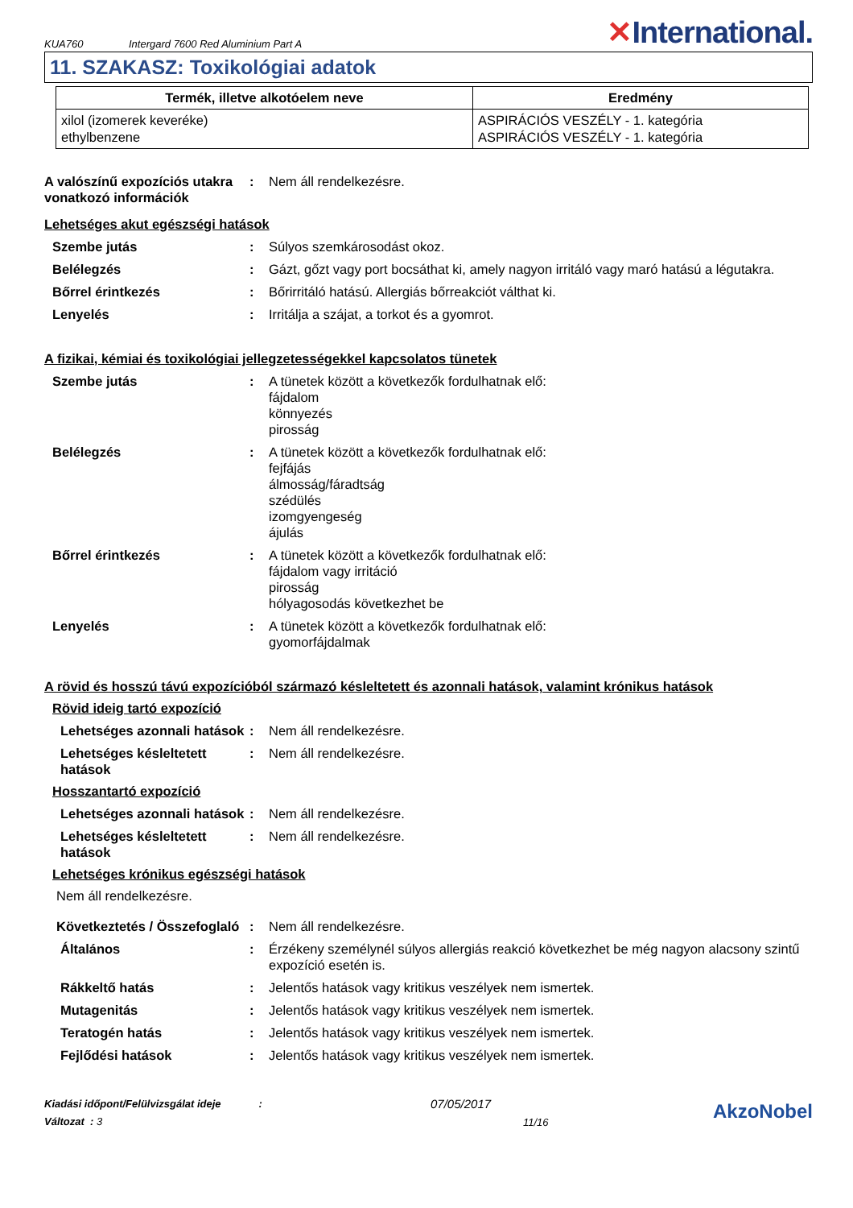KUA760
Intergard 7600 Red Aluminium Part A
✕International.
11. SZAKASZ: Toxikológiai adatok
| Termék, illetve alkotóelem neve | Eredmény |
| --- | --- |
| xilol (izomerek keveréke) ethylbenzene | ASPIRÁCIÓS VESZÉLY - 1. kategória ASPIRÁCIÓS VESZÉLY - 1. kategória |
A valószínű expozíciós utakra vonatkozó információk
: Nem áll rendelkezésre.
Lehetséges akut egészségi hatások
Szembe jutás : Súlyos szemkárosodást okoz.
Belélegzés : Gázt, gőzt vagy port bocsáthat ki, amely nagyon irritáló vagy maró hatású a légutakra.
Bőrrel érintkezés : Bőrirritáló hatású. Allergiás bőrreakciót válthat ki.
Lenyelés : Irritálja a szájat, a torkot és a gyomrot.
A fizikai, kémiai és toxikológiai jellegzetességekkel kapcsolatos tünetek
Szembe jutás : A tünetek között a következők fordulhatnak elő:
fájdalom
könnyezés
pirosság
Belélegzés : A tünetek között a következők fordulhatnak elő:
fejfájás
álmosság/fáradtság
szédülés
izomgyengeség
ájulás
Bőrrel érintkezés : A tünetek között a következők fordulhatnak elő:
fájdalom vagy irritáció
pirosság
hólyagosodás következhet be
Lenyelés : A tünetek között a következők fordulhatnak elő:
gyomorfájdalmak
A rövid és hosszú távú expozícióból származó késleltetett és azonnali hatások, valamint krónikus hatások
Rövid ideig tartó expozíció
Lehetséges azonnali hatások
: Nem áll rendelkezésre.
Lehetséges késleltetett hatások
: Nem áll rendelkezésre.
Hosszantartó expozíció
Lehetséges azonnali hatások
: Nem áll rendelkezésre.
Lehetséges késleltetett hatások
: Nem áll rendelkezésre.
Lehetséges krónikus egészségi hatások
Nem áll rendelkezésre.
Következtetés / Összefoglaló
: Nem áll rendelkezésre.
Általános : Érzékeny személynél súlyos allergiás reakció következhet be még nagyon alacsony szintű expozíció esetén is.
Rákkeltő hatás : Jelentős hatások vagy kritikus veszélyek nem ismertek.
Mutagenitás : Jelentős hatások vagy kritikus veszélyek nem ismertek.
Teratogén hatás : Jelentős hatások vagy kritikus veszélyek nem ismertek.
Fejlődési hatások : Jelentős hatások vagy kritikus veszélyek nem ismertek.
Kiadási időpont/Felülvizsgálat ideje :
Változat : 3
07/05/2017
11/16
AkzoNobel